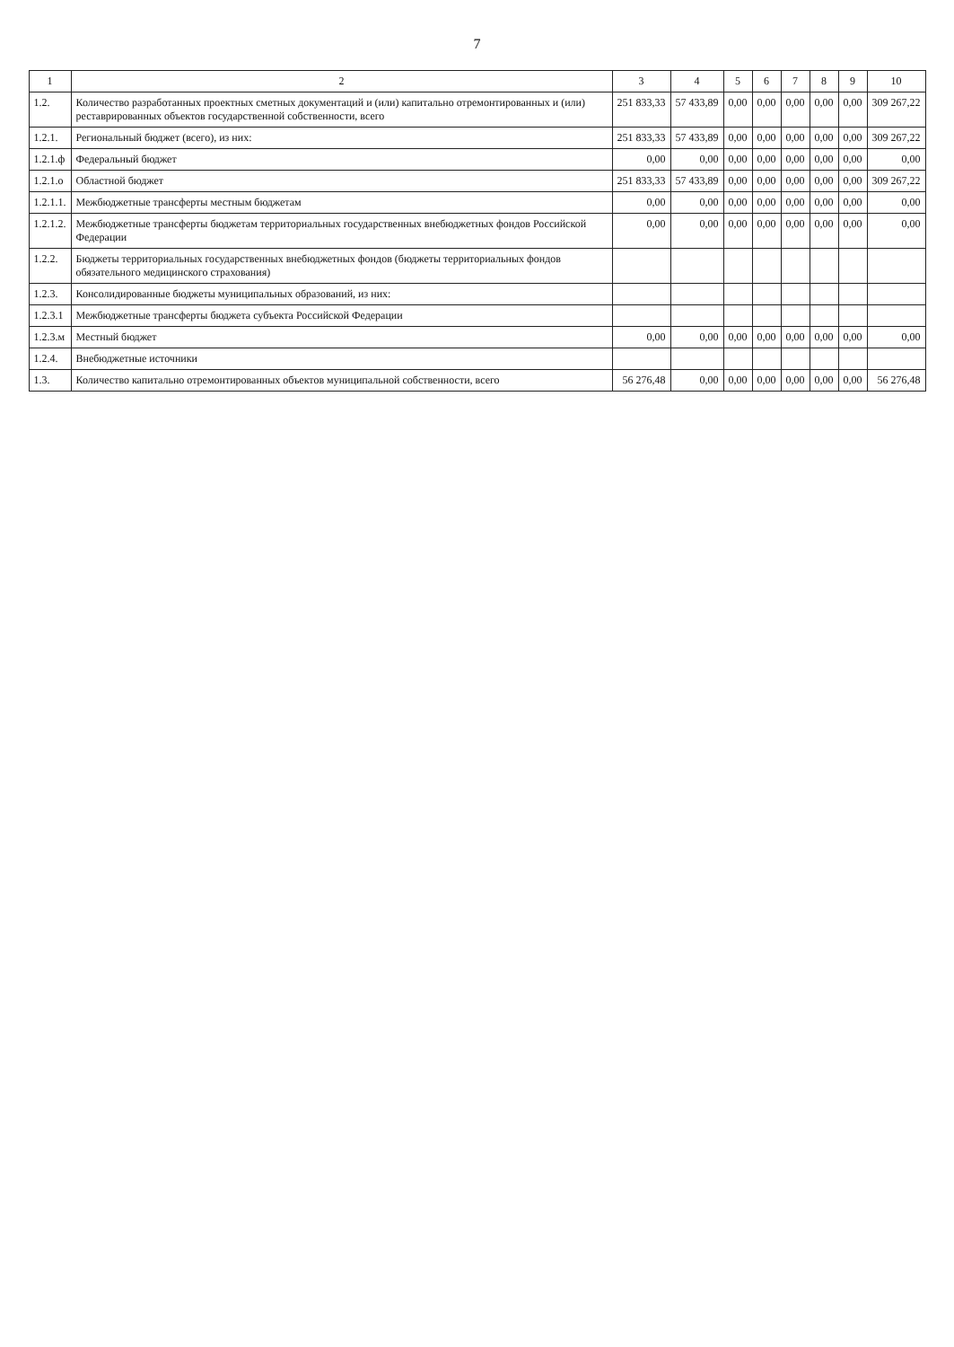7
| 1 | 2 | 3 | 4 | 5 | 6 | 7 | 8 | 9 | 10 |
| --- | --- | --- | --- | --- | --- | --- | --- | --- | --- |
| 1.2. | Количество разработанных проектных сметных документаций и (или) капитально отремонтированных и (или) реставрированных объектов государственной собственности, всего | 251 833,33 | 57 433,89 | 0,00 | 0,00 | 0,00 | 0,00 | 0,00 | 309 267,22 |
| 1.2.1. | Региональный бюджет (всего), из них: | 251 833,33 | 57 433,89 | 0,00 | 0,00 | 0,00 | 0,00 | 0,00 | 309 267,22 |
| 1.2.1.ф | Федеральный бюджет | 0,00 | 0,00 | 0,00 | 0,00 | 0,00 | 0,00 | 0,00 | 0,00 |
| 1.2.1.о | Областной бюджет | 251 833,33 | 57 433,89 | 0,00 | 0,00 | 0,00 | 0,00 | 0,00 | 309 267,22 |
| 1.2.1.1. | Межбюджетные трансферты местным бюджетам | 0,00 | 0,00 | 0,00 | 0,00 | 0,00 | 0,00 | 0,00 | 0,00 |
| 1.2.1.2. | Межбюджетные трансферты бюджетам территориальных государственных внебюджетных фондов Российской Федерации | 0,00 | 0,00 | 0,00 | 0,00 | 0,00 | 0,00 | 0,00 | 0,00 |
| 1.2.2. | Бюджеты территориальных государственных внебюджетных фондов (бюджеты территориальных фондов обязательного медицинского страхования) | | | | | | | | |
| 1.2.3. | Консолидированные бюджеты муниципальных образований, из них: | | | | | | | | |
| 1.2.3.1 | Межбюджетные трансферты бюджета субъекта Российской Федерации | | | | | | | | |
| 1.2.3.м | Местный бюджет | 0,00 | 0,00 | 0,00 | 0,00 | 0,00 | 0,00 | 0,00 | 0,00 |
| 1.2.4. | Внебюджетные источники | | | | | | | | |
| 1.3. | Количество капитально отремонтированных объектов муниципальной собственности, всего | 56 276,48 | 0,00 | 0,00 | 0,00 | 0,00 | 0,00 | 0,00 | 56 276,48 |